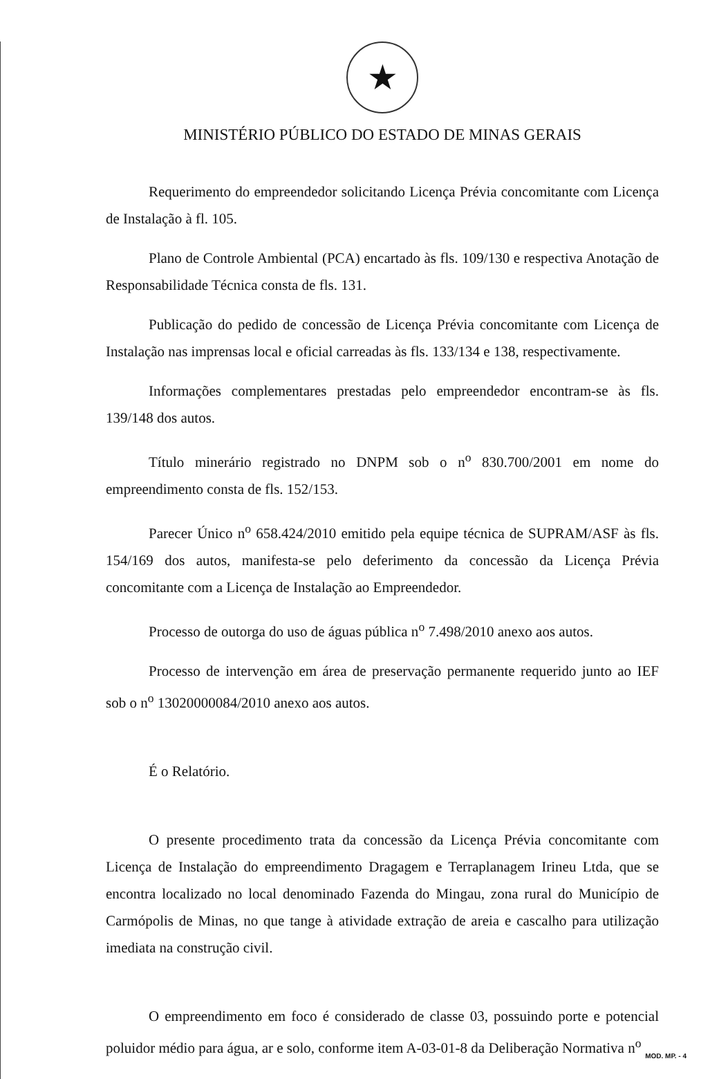★
MINISTÉRIO PÚBLICO DO ESTADO DE MINAS GERAIS
Requerimento do empreendedor solicitando Licença Prévia concomitante com Licença de Instalação à fl. 105.
Plano de Controle Ambiental (PCA) encartado às fls. 109/130 e respectiva Anotação de Responsabilidade Técnica consta de fls. 131.
Publicação do pedido de concessão de Licença Prévia concomitante com Licença de Instalação nas imprensas local e oficial carreadas às fls. 133/134 e 138, respectivamente.
Informações complementares prestadas pelo empreendedor encontram-se às fls. 139/148 dos autos.
Título minerário registrado no DNPM sob o n<sup>o</sup> 830.700/2001 em nome do empreendimento consta de fls. 152/153.
Parecer Único n<sup>o</sup> 658.424/2010 emitido pela equipe técnica de SUPRAM/ASF às fls. 154/169 dos autos, manifesta-se pelo deferimento da concessão da Licença Prévia concomitante com a Licença de Instalação ao Empreendedor.
Processo de outorga do uso de águas pública n<sup>o</sup> 7.498/2010 anexo aos autos.
Processo de intervenção em área de preservação permanente requerido junto ao IEF sob o n<sup>o</sup> 13020000084/2010 anexo aos autos.
É o Relatório.
O presente procedimento trata da concessão da Licença Prévia concomitante com Licença de Instalação do empreendimento Dragagem e Terraplanagem Irineu Ltda, que se encontra localizado no local denominado Fazenda do Mingau, zona rural do Município de Carmópolis de Minas, no que tange à atividade extração de areia e cascalho para utilização imediata na construção civil.
O empreendimento em foco é considerado de classe 03, possuindo porte e potencial poluidor médio para água, ar e solo, conforme item A-03-01-8 da Deliberação Normativa n<sup>o</sup>
MOD. MP. - 4